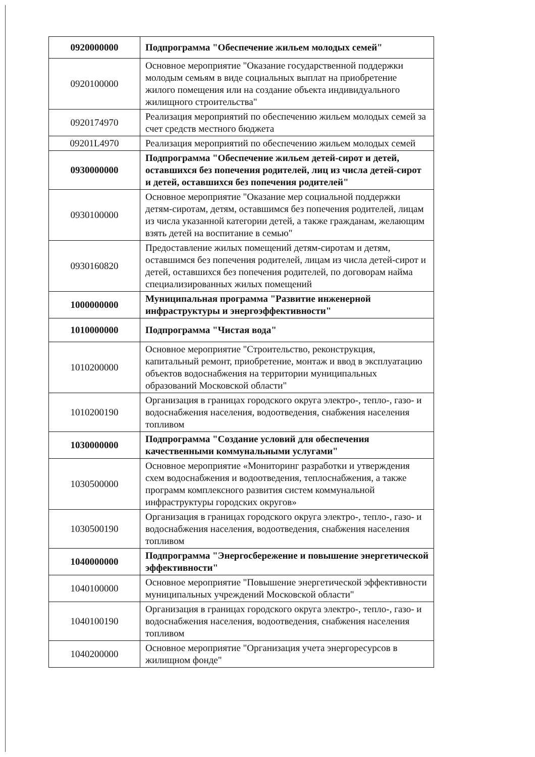| 0920000000 | Подпрограмма "Обеспечение жильем молодых семей" |
| 0920100000 | Основное мероприятие "Оказание государственной поддержки молодым семьям в виде социальных выплат на приобретение жилого помещения или на создание объекта индивидуального жилищного строительства" |
| 0920174970 | Реализация мероприятий по обеспечению жильем молодых семей за счет средств местного бюджета |
| 09201L4970 | Реализация мероприятий по обеспечению жильем молодых семей |
| 0930000000 | Подпрограмма "Обеспечение жильем детей-сирот и детей, оставшихся без попечения родителей, лиц из числа детей-сирот и детей, оставшихся без попечения родителей" |
| 0930100000 | Основное мероприятие "Оказание мер социальной поддержки детям-сиротам, детям, оставшимся без попечения родителей, лицам из числа указанной категории детей, а также гражданам, желающим взять детей на воспитание в семью" |
| 0930160820 | Предоставление жилых помещений детям-сиротам и детям, оставшимся без попечения родителей, лицам из числа детей-сирот и детей, оставшихся без попечения родителей, по договорам найма специализированных жилых помещений |
| 1000000000 | Муниципальная программа "Развитие инженерной инфраструктуры и энергоэффективности" |
| 1010000000 | Подпрограмма "Чистая вода" |
| 1010200000 | Основное мероприятие "Строительство, реконструкция, капитальный ремонт, приобретение, монтаж и ввод в эксплуатацию объектов водоснабжения на территории муниципальных образований Московской области" |
| 1010200190 | Организация в границах городского округа электро-, тепло-, газо- и водоснабжения населения, водоотведения, снабжения населения топливом |
| 1030000000 | Подпрограмма "Создание условий для обеспечения качественными коммунальными услугами" |
| 1030500000 | Основное мероприятие «Мониторинг разработки и утверждения схем водоснабжения и водоотведения, теплоснабжения, а также программ комплексного развития систем коммунальной инфраструктуры городских округов» |
| 1030500190 | Организация в границах городского округа электро-, тепло-, газо- и водоснабжения населения, водоотведения, снабжения населения топливом |
| 1040000000 | Подпрограмма "Энергосбережение и повышение энергетической эффективности" |
| 1040100000 | Основное мероприятие "Повышение энергетической эффективности муниципальных учреждений Московской области" |
| 1040100190 | Организация в границах городского округа электро-, тепло-, газо- и водоснабжения населения, водоотведения, снабжения населения топливом |
| 1040200000 | Основное мероприятие "Организация учета энергоресурсов в жилищном фонде" |